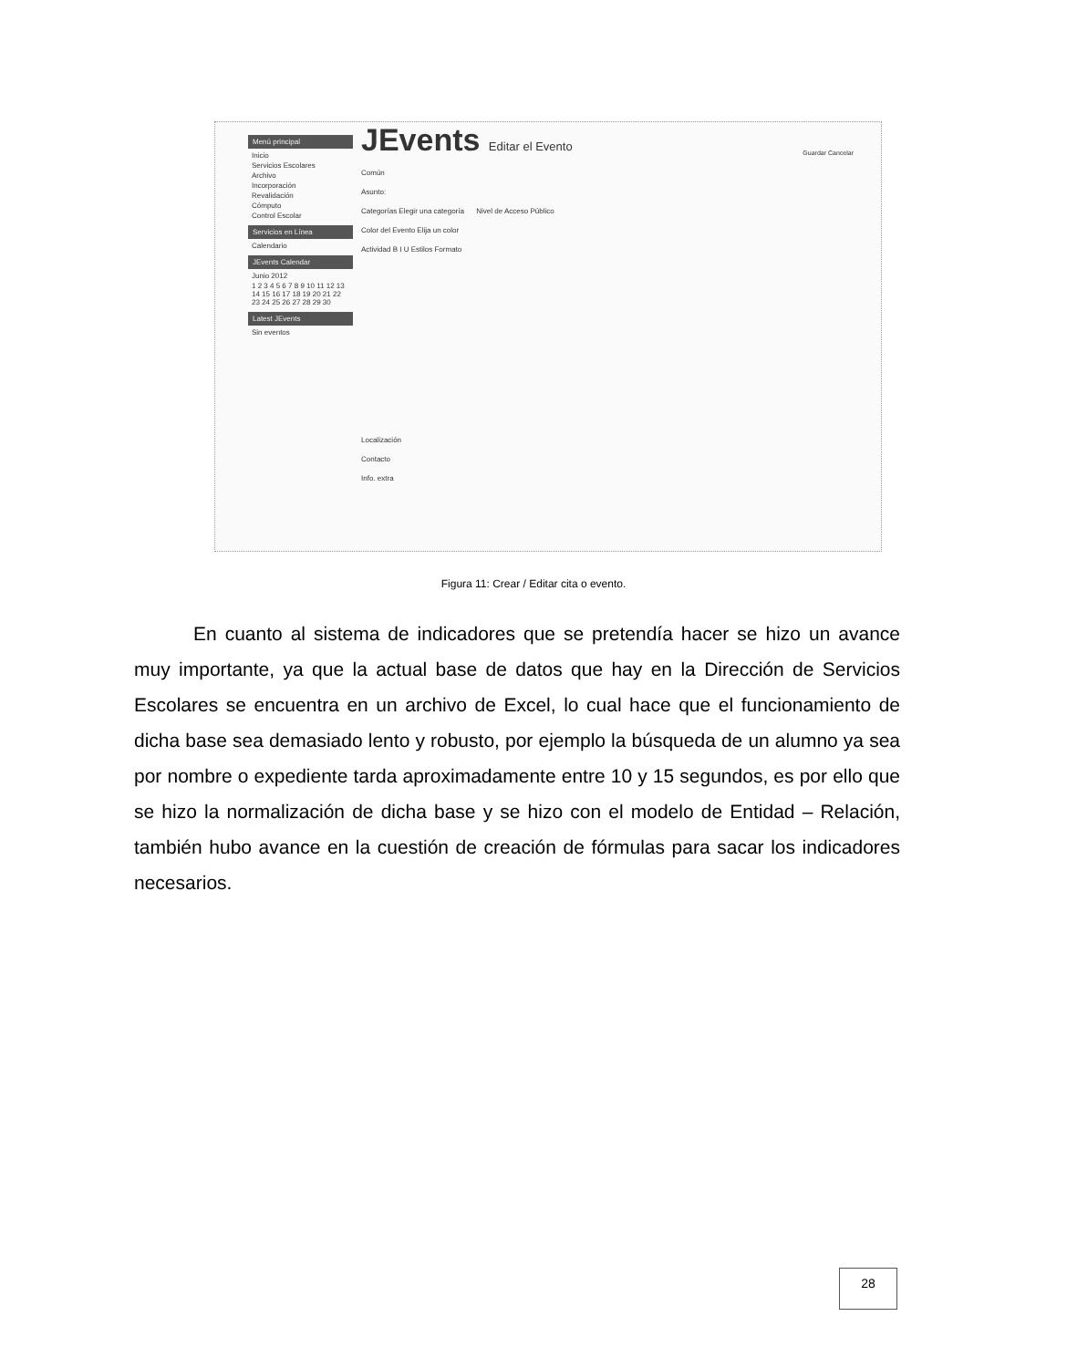Menú principal
Inicio
Servicios Escolares
Archivo
Incorporación
Revalidación
Cómputo
Control Escolar
Servicios en Línea
Calendario
JEvents Calendar
Junio 2012
1 2 3 4 5 6 7 8 9 10 11 12 13 14 15 16 17 18 19 20 21 22 23 24 25 26 27 28 29 30
Latest JEvents
Sin eventos
JEvents Editar el Evento
Guardar Cancelar
Común
Asunto:
Categorías Elegir una categoría Nivel de Acceso Público
Color del Evento Elija un color
Actividad B I U Estilos Formato
Localización
Contacto
Info. extra
Figura 11: Crear / Editar cita o evento.
En cuanto al sistema de indicadores que se pretendía hacer se hizo un avance muy importante, ya que la actual base de datos que hay en la Dirección de Servicios Escolares se encuentra en un archivo de Excel, lo cual hace que el funcionamiento de dicha base sea demasiado lento y robusto, por ejemplo la búsqueda de un alumno ya sea por nombre o expediente tarda aproximadamente entre 10 y 15 segundos, es por ello que se hizo la normalización de dicha base y se hizo con el modelo de Entidad – Relación, también hubo avance en la cuestión de creación de fórmulas para sacar los indicadores necesarios.
28